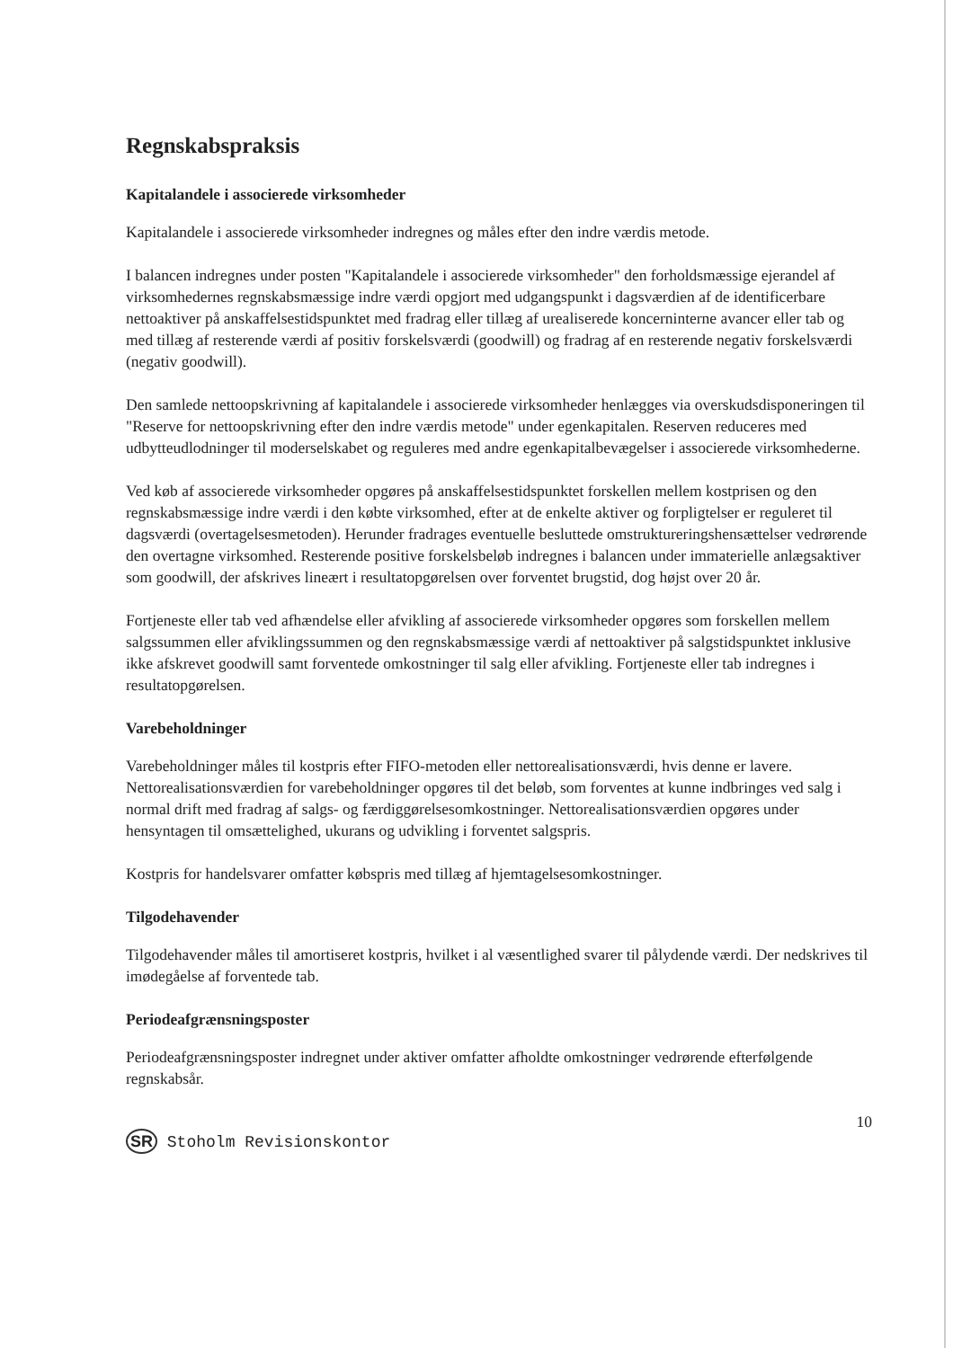Regnskabspraksis
Kapitalandele i associerede virksomheder
Kapitalandele i associerede virksomheder indregnes og måles efter den indre værdis metode.
I balancen indregnes under posten "Kapitalandele i associerede virksomheder" den forholdsmæssige ejerandel af virksomhedernes regnskabsmæssige indre værdi opgjort med udgangspunkt i dagsværdien af de identificerbare nettoaktiver på anskaffelsestidspunktet med fradrag eller tillæg af urealiserede koncerninterne avancer eller tab og med tillæg af resterende værdi af positiv forskelsværdi (goodwill) og fradrag af en resterende negativ forskelsværdi (negativ goodwill).
Den samlede nettoopskrivning af kapitalandele i associerede virksomheder henlægges via overskudsdisponeringen til "Reserve for nettoopskrivning efter den indre værdis metode" under egenkapitalen. Reserven reduceres med udbytteudlodninger til moderselskabet og reguleres med andre egenkapitalbevægelser i associerede virksomhederne.
Ved køb af associerede virksomheder opgøres på anskaffelsestidspunktet forskellen mellem kostprisen og den regnskabsmæssige indre værdi i den købte virksomhed, efter at de enkelte aktiver og forpligtelser er reguleret til dagsværdi (overtagelsesmetoden). Herunder fradrages eventuelle besluttede omstruktureringshensættelser vedrørende den overtagne virksomhed. Resterende positive forskelsbeløb indregnes i balancen under immaterielle anlægsaktiver som goodwill, der afskrives lineært i resultatopgørelsen over forventet brugstid, dog højst over 20 år.
Fortjeneste eller tab ved afhændelse eller afvikling af associerede virksomheder opgøres som forskellen mellem salgssummen eller afviklingssummen og den regnskabsmæssige værdi af nettoaktiver på salgstidspunktet inklusive ikke afskrevet goodwill samt forventede omkostninger til salg eller afvikling. Fortjeneste eller tab indregnes i resultatopgørelsen.
Varebeholdninger
Varebeholdninger måles til kostpris efter FIFO-metoden eller nettorealisationsværdi, hvis denne er lavere. Nettorealisationsværdien for varebeholdninger opgøres til det beløb, som forventes at kunne indbringes ved salg i normal drift med fradrag af salgs- og færdiggørelsesomkostninger. Nettorealisationsværdien opgøres under hensyntagen til omsættelighed, ukurans og udvikling i forventet salgspris.
Kostpris for handelsvarer omfatter købspris med tillæg af hjemtagelsesomkostninger.
Tilgodehavender
Tilgodehavender måles til amortiseret kostpris, hvilket i al væsentlighed svarer til pålydende værdi. Der nedskrives til imødegåelse af forventede tab.
Periodeafgrænsningsposter
Periodeafgrænsningsposter indregnet under aktiver omfatter afholdte omkostninger vedrørende efterfølgende regnskabsår.
SR Stoholm Revisionskontor
10